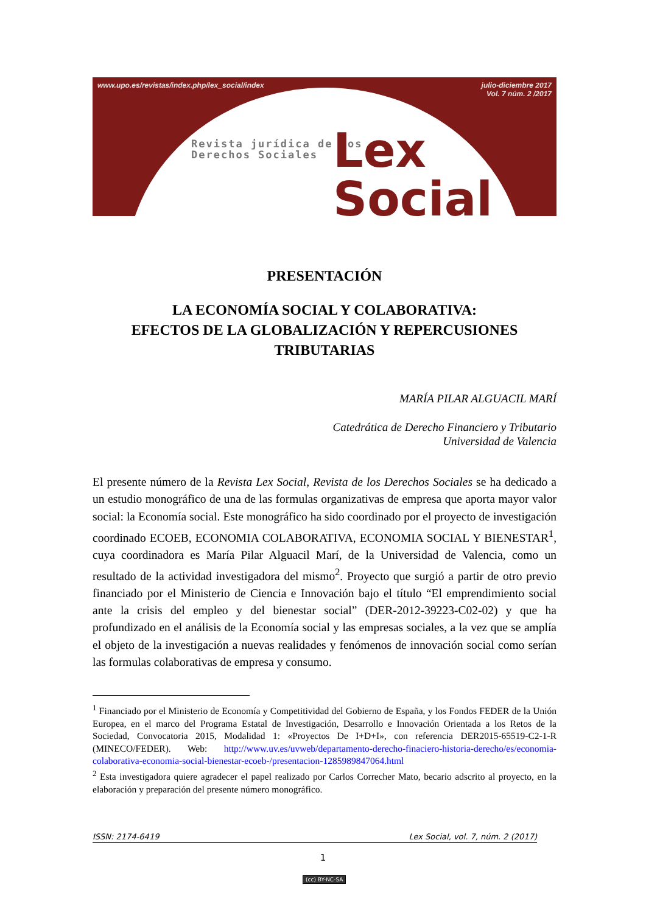www.upo.es/revistas/index.php/lex_social/index julio-diciembre 2017
Vol. 7 núm. 2 /2017
Revista jurídica de los
Derechos Sociales
Lex
Social
PRESENTACIÓN
LA ECONOMÍA SOCIAL Y COLABORATIVA:
EFECTOS DE LA GLOBALIZACIÓN Y REPERCUSIONES TRIBUTARIAS
MARÍA PILAR ALGUACIL MARÍ
Catedrática de Derecho Financiero y Tributario
Universidad de Valencia
El presente número de la Revista Lex Social, Revista de los Derechos Sociales se ha dedicado a un estudio monográfico de una de las formulas organizativas de empresa que aporta mayor valor social: la Economía social. Este monográfico ha sido coordinado por el proyecto de investigación coordinado ECOEB, ECONOMIA COLABORATIVA, ECONOMIA SOCIAL Y BIENESTAR<sup>1</sup>, cuya coordinadora es María Pilar Alguacil Marí, de la Universidad de Valencia, como un resultado de la actividad investigadora del mismo<sup>2</sup>. Proyecto que surgió a partir de otro previo financiado por el Ministerio de Ciencia e Innovación bajo el título “El emprendimiento social ante la crisis del empleo y del bienestar social” (DER-2012-39223-C02-02) y que ha profundizado en el análisis de la Economía social y las empresas sociales, a la vez que se amplía el objeto de la investigación a nuevas realidades y fenómenos de innovación social como serían las formulas colaborativas de empresa y consumo.
<sup>1</sup> Financiado por el Ministerio de Economía y Competitividad del Gobierno de España, y los Fondos FEDER de la Unión Europea, en el marco del Programa Estatal de Investigación, Desarrollo e Innovación Orientada a los Retos de la Sociedad, Convocatoria 2015, Modalidad 1: «Proyectos De I+D+I», con referencia DER2015-65519-C2-1-R (MINECO/FEDER). Web: http://www.uv.es/uvweb/departamento-derecho-finaciero-historia-derecho/es/economia-colaborativa-economia-social-bienestar-ecoeb-/presentacion-1285989847064.html
<sup>2</sup> Esta investigadora quiere agradecer el papel realizado por Carlos Correcher Mato, becario adscrito al proyecto, en la elaboración y preparación del presente número monográfico.
ISSN: 2174-6419 Lex Social, vol. 7, núm. 2 (2017)
1
(cc) BY-NC-SA